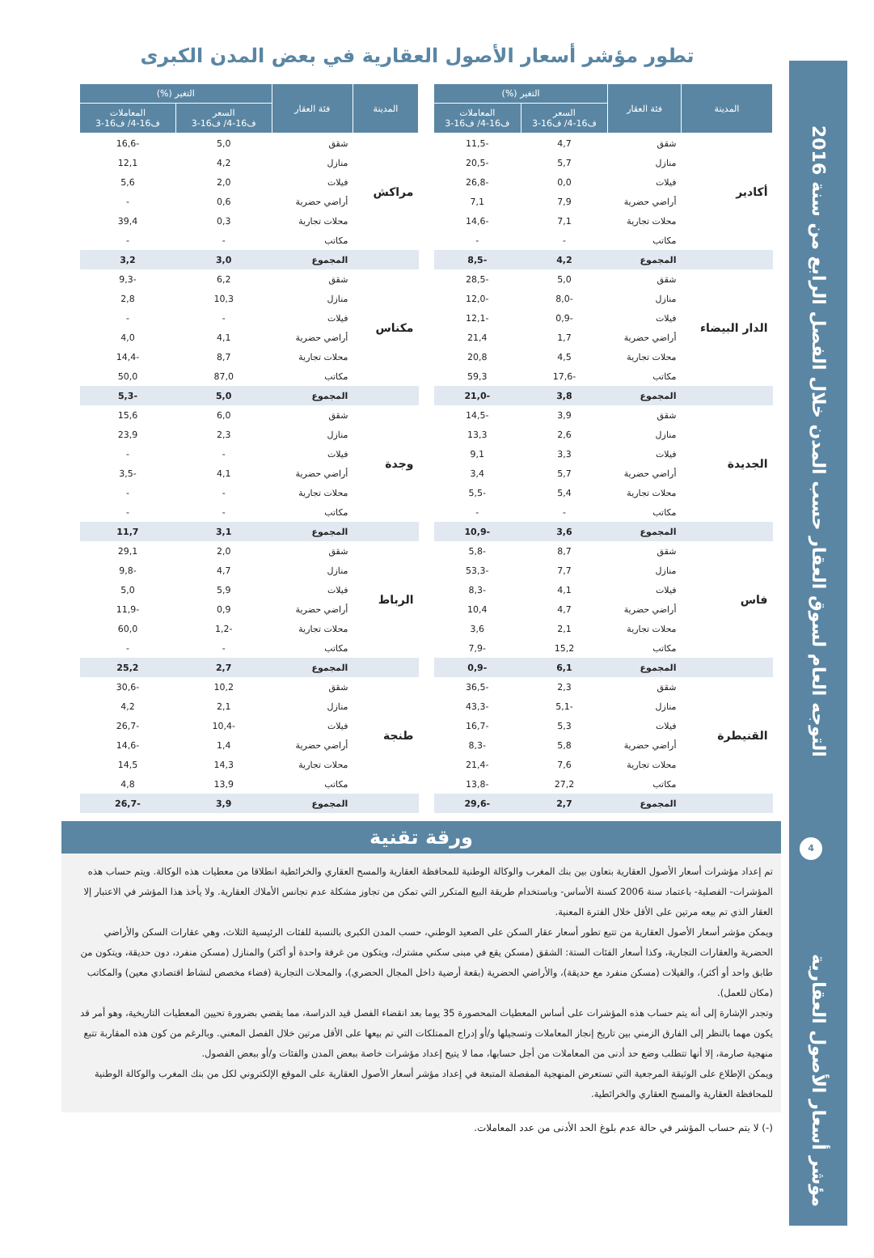التوجه العام لسوق العقار حسب المدن خلال الفصل الرابع من سنة 2016
4
مؤشر أسعار الأصول العقارية
تطور مؤشر أسعار الأصول العقارية في بعض المدن الكبرى
| المدينة | فئة العقار | التغير (%) | |
| --- | --- | --- | --- |
| | | السعر ف16-4/ ف16-3 | المعاملات ف16-4/ ف16-3 |
| أكادير | شقق | 4,7 | -11,5 |
| | منازل | 5,7 | -20,5 |
| | فيلات | 0,0 | -26,8 |
| | أراضي حضرية | 7,9 | 7,1 |
| | محلات تجارية | 7,1 | -14,6 |
| | مكاتب | - | - |
| | المجموع | 4,2 | -8,5 |
| الدار البيضاء | شقق | 5,0 | -28,5 |
| | منازل | -8,0 | -12,0 |
| | فيلات | -0,9 | -12,1 |
| | أراضي حضرية | 1,7 | 21,4 |
| | محلات تجارية | 4,5 | 20,8 |
| | مكاتب | -17,6 | 59,3 |
| | المجموع | 3,8 | -21,0 |
| الجديدة | شقق | 3,9 | -14,5 |
| | منازل | 2,6 | 13,3 |
| | فيلات | 3,3 | 9,1 |
| | أراضي حضرية | 5,7 | 3,4 |
| | محلات تجارية | 5,4 | -5,5 |
| | مكاتب | - | - |
| | المجموع | 3,6 | -10,9 |
| فاس | شقق | 8,7 | -5,8 |
| | منازل | 7,7 | -53,3 |
| | فيلات | 4,1 | -8,3 |
| | أراضي حضرية | 4,7 | 10,4 |
| | محلات تجارية | 2,1 | 3,6 |
| | مكاتب | 15,2 | -7,9 |
| | المجموع | 6,1 | -0,9 |
| القنيطرة | شقق | 2,3 | -36,5 |
| | منازل | -5,1 | -43,3 |
| | فيلات | 5,3 | -16,7 |
| | أراضي حضرية | 5,8 | -8,3 |
| | محلات تجارية | 7,6 | -21,4 |
| | مكاتب | 27,2 | -13,8 |
| | المجموع | 2,7 | -29,6 |
| المدينة | فئة العقار | التغير (%) | |
| --- | --- | --- | --- |
| | | السعر ف16-4/ ف16-3 | المعاملات ف16-4/ ف16-3 |
| مراكش | شقق | 5,0 | -16,6 |
| | منازل | 4,2 | 12,1 |
| | فيلات | 2,0 | 5,6 |
| | أراضي حضرية | 0,6 | - |
| | محلات تجارية | 0,3 | 39,4 |
| | مكاتب | - | - |
| | المجموع | 3,0 | 3,2 |
| مكناس | شقق | 6,2 | -9,3 |
| | منازل | 10,3 | 2,8 |
| | فيلات | - | - |
| | أراضي حضرية | 4,1 | 4,0 |
| | محلات تجارية | 8,7 | -14,4 |
| | مكاتب | 87,0 | 50,0 |
| | المجموع | 5,0 | -5,3 |
| وجدة | شقق | 6,0 | 15,6 |
| | منازل | 2,3 | 23,9 |
| | فيلات | - | - |
| | أراضي حضرية | 4,1 | -3,5 |
| | محلات تجارية | - | - |
| | مكاتب | - | - |
| | المجموع | 3,1 | 11,7 |
| الرباط | شقق | 2,0 | 29,1 |
| | منازل | 4,7 | -9,8 |
| | فيلات | 5,9 | 5,0 |
| | أراضي حضرية | 0,9 | -11,9 |
| | محلات تجارية | -1,2 | 60,0 |
| | مكاتب | - | - |
| | المجموع | 2,7 | 25,2 |
| طنجة | شقق | 10,2 | -30,6 |
| | منازل | 2,1 | 4,2 |
| | فيلات | -10,4 | -26,7 |
| | أراضي حضرية | 1,4 | -14,6 |
| | محلات تجارية | 14,3 | 14,5 |
| | مكاتب | 13,9 | 4,8 |
| | المجموع | 3,9 | -26,7 |
ورقة تقنية
تم إعداد مؤشرات أسعار الأصول العقارية بتعاون بين بنك المغرب والوكالة الوطنية للمحافظة العقارية والمسح العقاري والخرائطية انطلاقا من معطيات هذه الوكالة. ويتم حساب هذه المؤشرات- الفصلية- باعتماد سنة 2006 كسنة الأساس- وباستخدام طريقة البيع المتكرر التي تمكن من تجاوز مشكلة عدم تجانس الأملاك العقارية. ولا يأخذ هذا المؤشر في الاعتبار إلا العقار الذي تم بيعه مرتين على الأقل خلال الفترة المعنية.
ويمكن مؤشر أسعار الأصول العقارية من تتبع تطور أسعار عقار السكن على الصعيد الوطني، حسب المدن الكبرى بالنسبة للفئات الرئيسية الثلاث، وهي عقارات السكن والأراضي الحضرية والعقارات التجارية، وكذا أسعار الفئات الستة: الشقق (مسكن يقع في مبنى سكني مشترك، ويتكون من غرفة واحدة أو أكثر) والمنازل (مسكن منفرد، دون حديقة، ويتكون من طابق واحد أو أكثر)، والفيلات (مسكن منفرد مع حديقة)، والأراضي الحضرية (بقعة أرضية داخل المجال الحضري)، والمحلات التجارية (فضاء مخصص لنشاط اقتصادي معين) والمكاتب (مكان للعمل).
وتجدر الإشارة إلى أنه يتم حساب هذه المؤشرات على أساس المعطيات المحصورة 35 يوما بعد انقضاء الفصل قيد الدراسة، مما يقضي بضرورة تحيين المعطيات التاريخية، وهو أمر قد يكون مهما بالنظر إلى الفارق الزمني بين تاريخ إنجاز المعاملات وتسجيلها و/أو إدراج الممتلكات التي تم بيعها على الأقل مرتين خلال الفصل المعني. وبالرغم من كون هذه المقاربة تتبع منهجية صارمة، إلا أنها تتطلب وضع حد أدنى من المعاملات من أجل حسابها، مما لا يتيح إعداد مؤشرات خاصة ببعض المدن والفئات و/أو ببعض الفصول.
ويمكن الإطلاع على الوثيقة المرجعية التي تستعرض المنهجية المفصلة المتبعة في إعداد مؤشر أسعار الأصول العقارية على الموقع الإلكتروني لكل من بنك المغرب والوكالة الوطنية للمحافظة العقارية والمسح العقاري والخرائطية.
(-) لا يتم حساب المؤشر في حالة عدم بلوغ الحد الأدنى من عدد المعاملات.